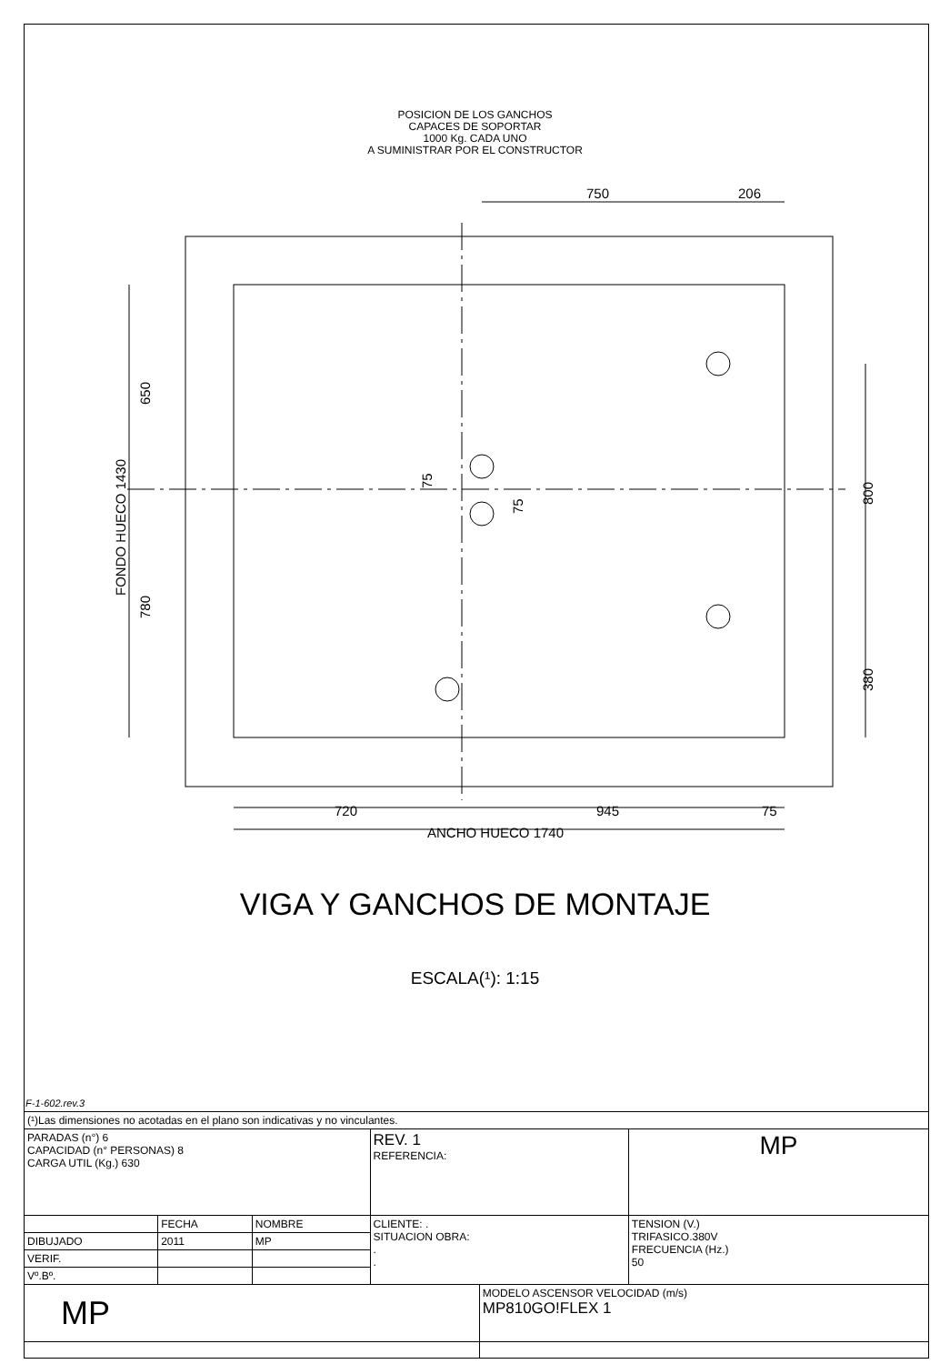POSICION DE LOS GANCHOS
CAPACES DE SOPORTAR
1000 Kg. CADA UNO
A SUMINISTRAR POR EL CONSTRUCTOR
750
206
720
945
75
ANCHO HUECO 1740
FONDO HUECO 1430
650
780
75
75
800
380
VIGA Y GANCHOS DE MONTAJE
ESCALA(¹): 1:15
F-1-602.rev.3
| (¹)Las dimensiones no acotadas en el plano son indicativas y no vinculantes. | | | | | |
| PARADAS (n°) 6 CAPACIDAD (n° PERSONAS) 8 CARGA UTIL (Kg.) 630 | | | REV. 1 REFERENCIA: | | MP |
| | FECHA | NOMBRE | CLIENTE: . SITUACION OBRA: . . | | TENSION (V.) TRIFASICO.380V FRECUENCIA (Hz.) 50 |
| DIBUJADO | 2011 | MP | | | |
| VERIF. | | | | | |
| Vº.Bº. | | | | | |
| MP | | | | MODELO ASCENSOR VELOCIDAD (m/s) MP810GO!FLEX 1 | |